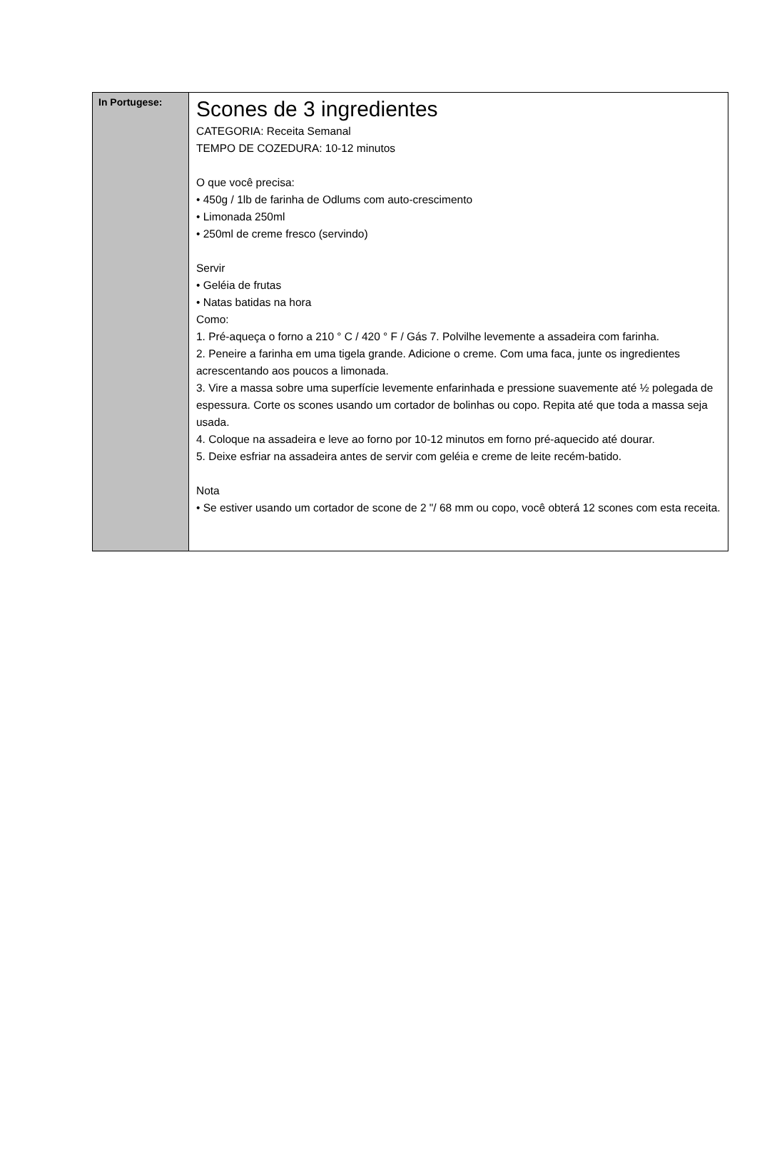| In Portugese: | Scones de 3 ingredientes CATEGORIA: Receita Semanal TEMPO DE COZEDURA: 10-12 minutos O que você precisa: • 450g / 1lb de farinha de Odlums com auto-crescimento • Limonada 250ml • 250ml de creme fresco (servindo) Servir • Geléia de frutas • Natas batidas na hora Como: 1. Pré-aqueça o forno a 210 ° C / 420 ° F / Gás 7. Polvilhe levemente a assadeira com farinha. 2. Peneire a farinha em uma tigela grande. Adicione o creme. Com uma faca, junte os ingredientes acrescentando aos poucos a limonada. 3. Vire a massa sobre uma superfície levemente enfarinhada e pressione suavemente até ½ polegada de espessura. Corte os scones usando um cortador de bolinhas ou copo. Repita até que toda a massa seja usada. 4. Coloque na assadeira e leve ao forno por 10-12 minutos em forno pré-aquecido até dourar. 5. Deixe esfriar na assadeira antes de servir com geléia e creme de leite recém-batido. Nota • Se estiver usando um cortador de scone de 2 "/ 68 mm ou copo, você obterá 12 scones com esta receita. |